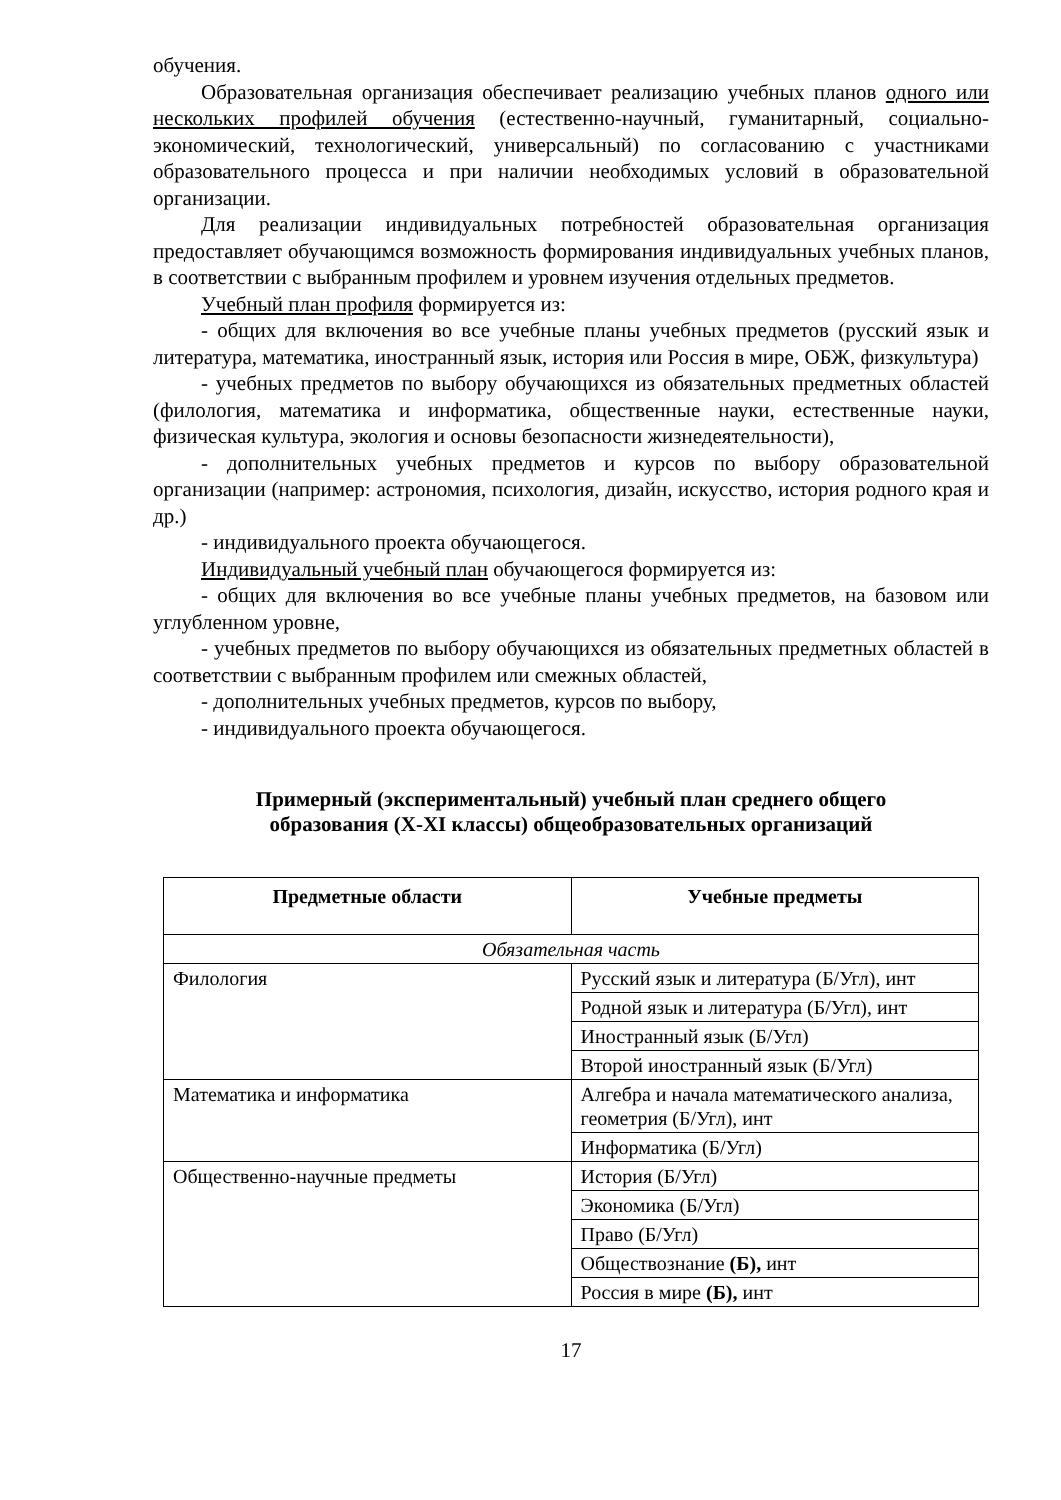обучения.
Образовательная организация обеспечивает реализацию учебных планов одного или нескольких профилей обучения (естественно-научный, гуманитарный, социально-экономический, технологический, универсальный) по согласованию с участниками образовательного процесса и при наличии необходимых условий в образовательной организации.
Для реализации индивидуальных потребностей образовательная организация предоставляет обучающимся возможность формирования индивидуальных учебных планов, в соответствии с выбранным профилем и уровнем изучения отдельных предметов.
Учебный план профиля формируется из:
- общих для включения во все учебные планы учебных предметов (русский язык и литература, математика, иностранный язык, история или Россия в мире, ОБЖ, физкультура)
- учебных предметов по выбору обучающихся из обязательных предметных областей (филология, математика и информатика, общественные науки, естественные науки, физическая культура, экология и основы безопасности жизнедеятельности),
- дополнительных учебных предметов и курсов по выбору образовательной организации (например: астрономия, психология, дизайн, искусство, история родного края и др.)
- индивидуального проекта обучающегося.
Индивидуальный учебный план обучающегося формируется из:
- общих для включения во все учебные планы учебных предметов, на базовом или углубленном уровне,
- учебных предметов по выбору обучающихся из обязательных предметных областей в соответствии с выбранным профилем или смежных областей,
- дополнительных учебных предметов, курсов по выбору,
- индивидуального проекта обучающегося.
Примерный (экспериментальный) учебный план среднего общего
образования (X-XI классы) общеобразовательных организаций
| Предметные области | Учебные предметы |
| --- | --- |
| Обязательная часть | |
| Филология | Русский язык и литература (Б/Угл), инт |
| | Родной язык и литература (Б/Угл), инт |
| | Иностранный язык (Б/Угл) |
| | Второй иностранный язык (Б/Угл) |
| Математика и информатика | Алгебра и начала математического анализа, геометрия (Б/Угл), инт |
| | Информатика (Б/Угл) |
| Общественно-научные предметы | История (Б/Угл) |
| | Экономика (Б/Угл) |
| | Право (Б/Угл) |
| | Обществознание (Б), инт |
| | Россия в мире (Б), инт |
17